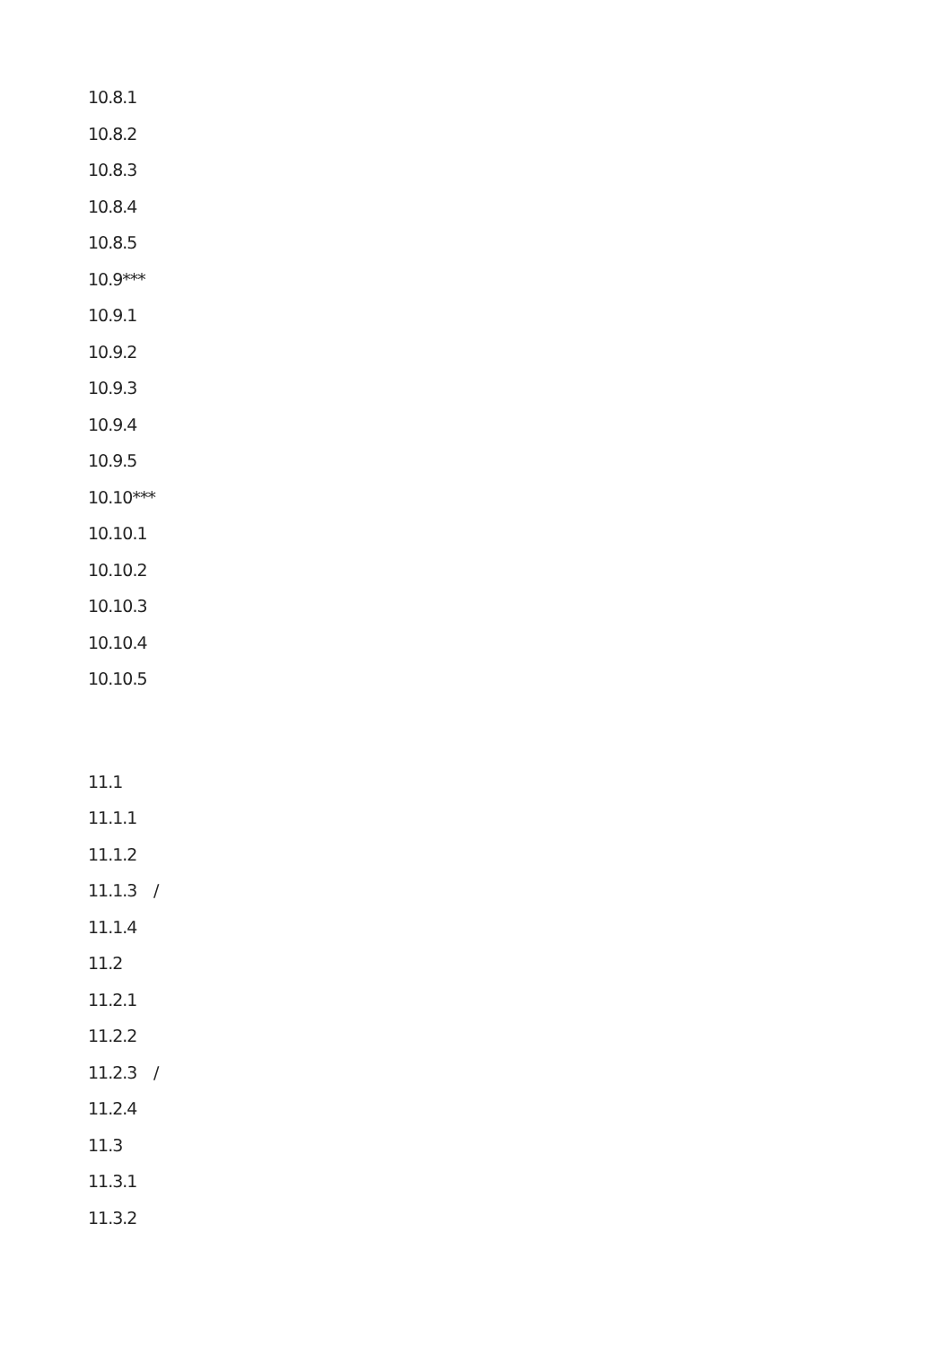10.8.1
10.8.2
10.8.3
10.8.4
10.8.5
10.9***
10.9.1
10.9.2
10.9.3
10.9.4
10.9.5
10.10***
10.10.1
10.10.2
10.10.3
10.10.4
10.10.5
11.1
11.1.1
11.1.2
11.1.3 /
11.1.4
11.2
11.2.1
11.2.2
11.2.3 /
11.2.4
11.3
11.3.1
11.3.2